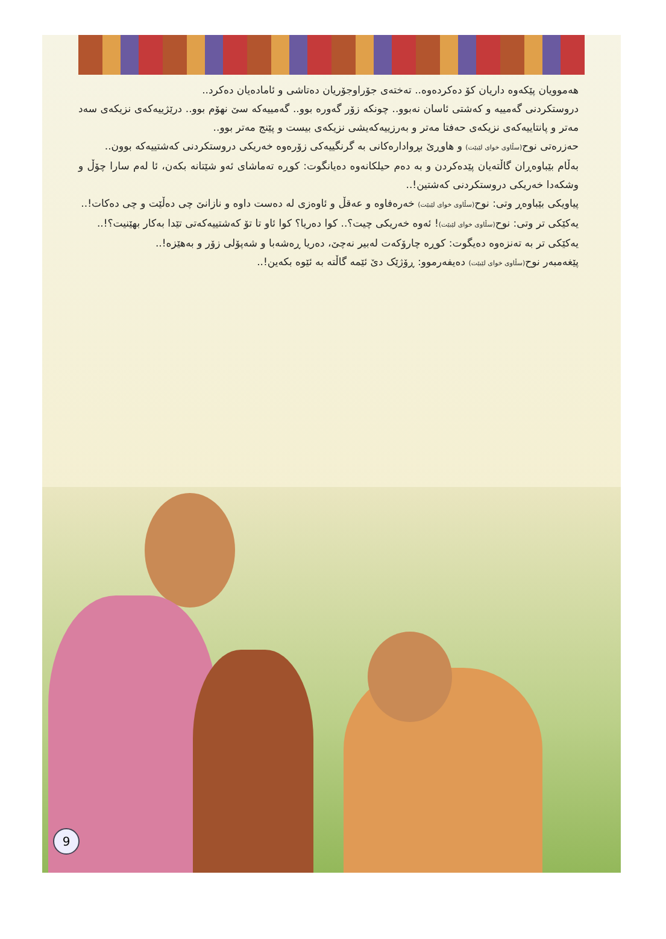هەموویان پێکەوە داریان کۆ دەکردەوە.. تەختەی جۆراوجۆریان دەتاشی و ئامادەیان دەکرد..
دروستکردنی گەمییە و کەشتی ئاسان نەبوو.. چونکە زۆر گەورە بوو.. گەمییەکە سێ نهۆم بوو.. درێژییەکەی نزیکەی سەد مەتر و پانتاییەکەی نزیکەی حەفتا مەتر و بەرزییەکەیشی نزیکەی بیست و پێنج مەتر بوو..
حەزرەتی نوح(سڵاوی خوای لێبێت) و هاوڕێ بڕوادارەکانی بە گرنگییەکی زۆرەوە خەریکی دروستکردنی کەشتییەکە بوون..
بەڵام بێباوەڕان گاڵتەیان پێدەکردن و بە دەم حیلکانەوە دەیانگوت: کوڕە تەماشای ئەو شێتانە بکەن، ئا لەم سارا چۆڵ و وشکەدا خەریکی دروستکردنی کەشتین!..
پیاویکی بێباوەڕ وتی: نوح(سڵاوی خوای لێبێت) خەرەفاوە و عەقڵ و ئاوەزی لە دەست داوە و نازانێ چی دەڵێت و چی دەکات!..
یەکێکی تر وتی: نوح(سڵاوی خوای لێبێت)! ئەوە خەریکی چیت؟.. کوا دەریا؟ کوا ئاو تا تۆ کەشتییەکەتی تێدا بەکار بهێنیت؟!..
یەکێکی تر بە تەنزەوە دەیگوت: کوڕە چارۆکەت لەبیر نەچێ، دەریا ڕەشەبا و شەپۆلی زۆر و بەهێزە!..
پێغەمبەر نوح(سڵاوی خوای لێبێت) دەیفەرموو: ڕۆژێک دێ ئێمە گاڵتە بە ئێوە بکەین!..
9